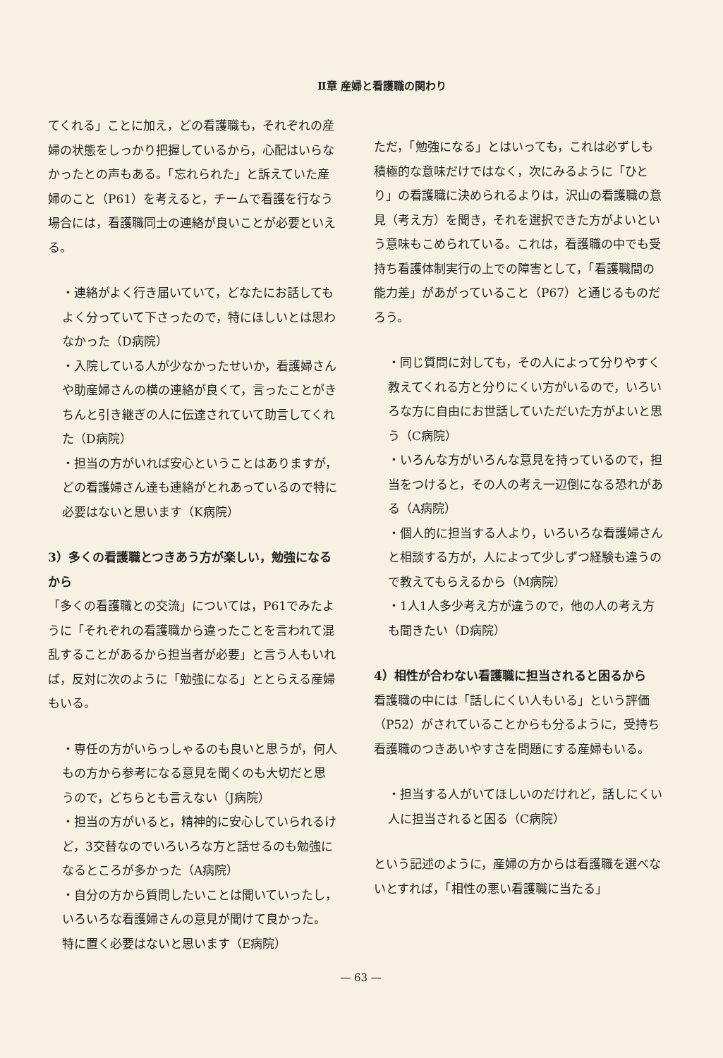Ⅱ章 産婦と看護職の関わり
てくれる」ことに加え，どの看護職も，それぞれの産婦の状態をしっかり把握しているから，心配はいらなかったとの声もある。「忘れられた」と訴えていた産婦のこと（P61）を考えると，チームで看護を行なう場合には，看護職同士の連絡が良いことが必要といえる。
・連絡がよく行き届いていて，どなたにお話してもよく分っていて下さったので，特にほしいとは思わなかった（D病院）
・入院している人が少なかったせいか，看護婦さんや助産婦さんの横の連絡が良くて，言ったことがきちんと引き継ぎの人に伝達されていて助言してくれた（D病院）
・担当の方がいれば安心ということはありますが，どの看護婦さん達も連絡がとれあっているので特に必要はないと思います（K病院）
3）多くの看護職とつきあう方が楽しい，勉強になるから
「多くの看護職との交流」については，P61でみたように「それぞれの看護職から違ったことを言われて混乱することがあるから担当者が必要」と言う人もいれば，反対に次のように「勉強になる」ととらえる産婦もいる。
・専任の方がいらっしゃるのも良いと思うが，何人もの方から参考になる意見を聞くのも大切だと思うので，どちらとも言えない（J病院）
・担当の方がいると，精神的に安心していられるけど，3交替なのでいろいろな方と話せるのも勉強になるところが多かった（A病院）
・自分の方から質問したいことは聞いていったし，いろいろな看護婦さんの意見が聞けて良かった。特に置く必要はないと思います（E病院）
ただ，「勉強になる」とはいっても，これは必ずしも積極的な意味だけではなく，次にみるように「ひとり」の看護職に決められるよりは，沢山の看護職の意見（考え方）を聞き，それを選択できた方がよいという意味もこめられている。これは，看護職の中でも受持ち看護体制実行の上での障害として，「看護職間の能力差」があがっていること（P67）と通じるものだろう。
・同じ質問に対しても，その人によって分りやすく教えてくれる方と分りにくい方がいるので，いろいろな方に自由にお世話していただいた方がよいと思う（C病院）
・いろんな方がいろんな意見を持っているので，担当をつけると，その人の考え一辺倒になる恐れがある（A病院）
・個人的に担当する人より，いろいろな看護婦さんと相談する方が，人によって少しずつ経験も違うので教えてもらえるから（M病院）
・1人1人多少考え方が違うので，他の人の考え方も聞きたい（D病院）
4）相性が合わない看護職に担当されると困るから
看護職の中には「話しにくい人もいる」という評価（P52）がされていることからも分るように，受持ち看護職のつきあいやすさを問題にする産婦もいる。
・担当する人がいてほしいのだけれど，話しにくい人に担当されると困る（C病院）
という記述のように，産婦の方からは看護職を選べないとすれば，「相性の悪い看護職に当たる」
— 63 —